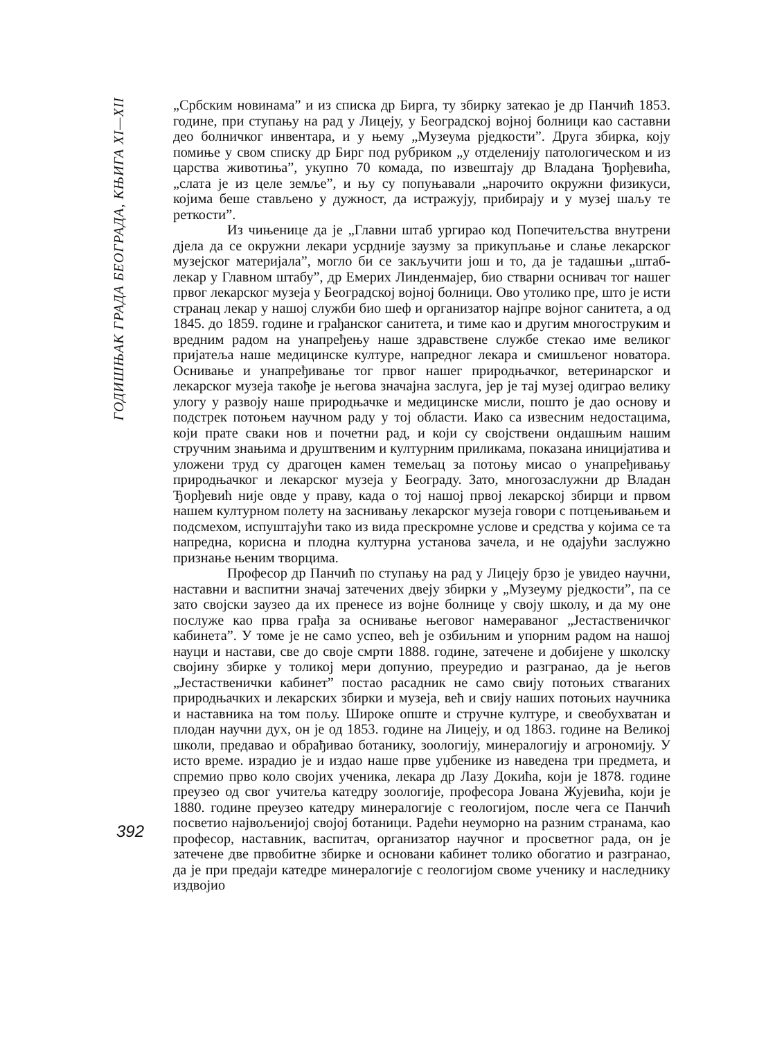ГОДИШЊАК ГРАДА БЕОГРАДА, КЊИГА XI—XII
„Србским новинама” и из списка др Бирга, ту збирку затекао је др Панчић 1853. године, при ступању на рад у Лицеју, у Београдској војној болници као саставни део болничког инвентара, и у њему „Музеума рједкости”. Друга збирка, коју помиње у свом списку др Бирг под рубриком „у отделенију патологическом и из царства животиња”, укупно 70 комада, по извештају др Владана Ђорђевића, „слата је из целе земље”, и њу су попуњавали „нарочито окружни физикуси, којима беше стављено у дужност, да истражују, прибирају и у музеј шаљу те реткости”.
Из чињенице да је „Главни штаб ургирао код Попечитељства внутрени дјела да се окружни лекари усрдније заузму за прикупљање и слање лекарског музејског материјала”, могло би се закључити још и то, да је тадашњи „штаб-лекар у Главном штабу”, др Емерих Линденмајер, био стварни оснивач тог нашег првог лекарског музеја у Београдској војној болници. Ово утолико пре, што је исти странац лекар у нашој служби био шеф и организатор најпре војног санитета, а од 1845. до 1859. године и грађанског санитета, и тиме као и другим многоструким и вредним радом на унапређењу наше здравствене службе стекао име великог пријатеља наше медицинске културе, напредног лекара и смишљеног новатора. Оснивање и унапређивање тог првог нашег природњачког, ветеринарског и лекарског музеја такође је његова значајна заслуга, јер је тај музеј одиграо велику улогу у развоју наше природњачке и медицинске мисли, пошто је дао основу и подстрек потоњем научном раду у тој области. Иако са извесним недостацима, који прате сваки нов и почетни рад, и који су својствени ондашњим нашим стручним знањима и друштвеним и културним приликама, показана иницијатива и уложени труд су драгоцен камен темељац за потоњу мисао о унапређивању природњачког и лекарског музеја у Београду. Зато, многозаслужни др Владан Ђорђевић није овде у праву, када о тој нашој првој лекарској збирци и првом нашем културном полету на заснивању лекарског музеја говори с потцењивањем и подсмехом, испуштајући тако из вида прескромне услове и средства у којима се та напредна, корисна и плодна културна установа зачела, и не одајући заслужно признање њеним творцима.
Професор др Панчић по ступању на рад у Лицеју брзо је увидео научни, наставни и васпитни значај затечених двеју збирки у „Музеуму рједкости”, па се зато својски заузео да их пренесе из војне болнице у своју школу, и да му оне послуже као прва грађа за оснивање његовог намераваног „Јестаственичког кабинета”. У томе је не само успео, већ је озбиљним и упорним радом на нашој науци и настави, све до своје смрти 1888. године, затечене и добијене у школску својину збирке у толикој мери допунио, преуредио и разгранао, да је његов „Јестаственички кабинет” постао расадник не само свију потоњих стваraних природњачких и лекарских збирки и музеја, већ и свију наших потоњих научника и наставника на том пољу. Широке опште и стручне културе, и свеобухватан и плодан научни дух, он је од 1853. године на Лицеју, и од 1863. године на Великој школи, предавао и обрађивао ботанику, зоологију, минералогију и агрономију. У исто време. израдио је и издао наше прве уџбенике из наведена три предмета, и спремио прво коло својих ученика, лекара др Лазу Докића, који је 1878. године преузео од свог учитеља катедру зоологије, професора Јована Жујевића, који је 1880. године преузео катедру минералогије с геологијом, после чега се Панчић посветио највољенијој својој ботаници. Радећи неуморно на разним странама, као професор, наставник, васпитач, организатор научног и просветног рада, он је затечене две првобитне збирке и основани кабинет толико обогатио и разгранао, да је при предаји катедре минералогије с геологијом своме ученику и наследнику издвојио
392